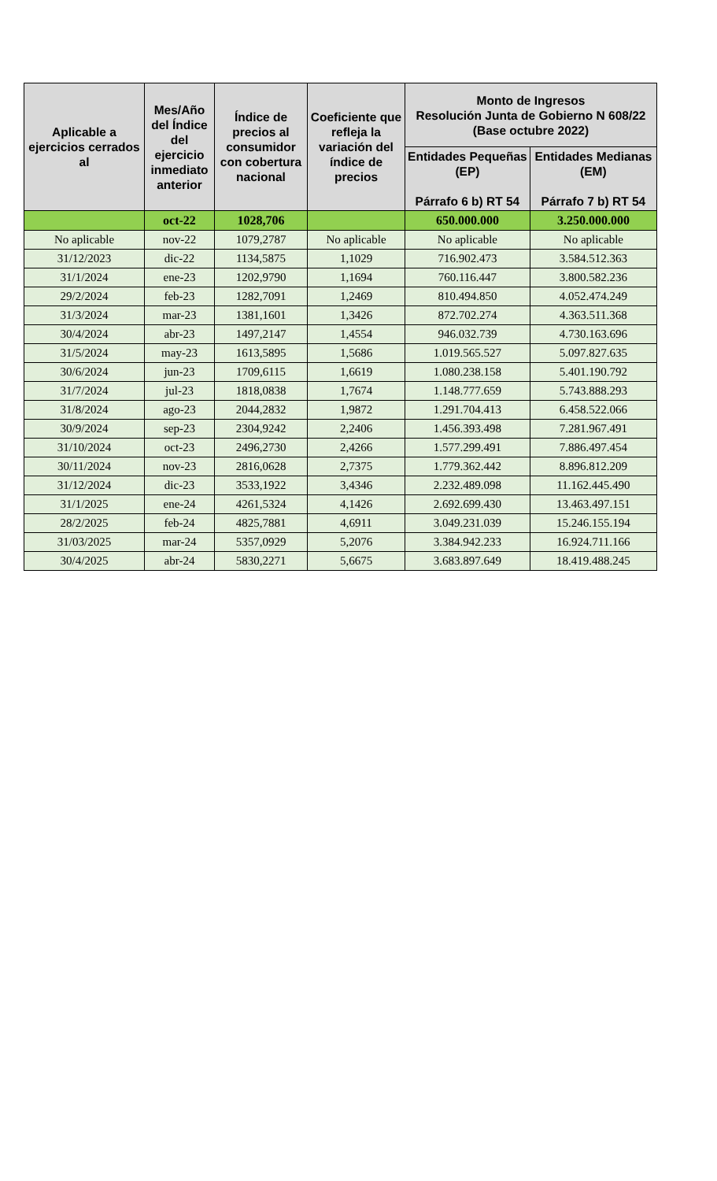| Aplicable a ejercicios cerrados al | Mes/Año del Índice del ejercicio inmediato anterior | Índice de precios al consumidor con cobertura nacional | Coeficiente que refleja la variación del índice de precios | Monto de Ingresos Resolución Junta de Gobierno N 608/22 (Base octubre 2022) | |
| --- | --- | --- | --- | --- | --- |
| | | | | Entidades Pequeñas (EP) Párrafo 6 b) RT 54 | Entidades Medianas (EM) Párrafo 7 b) RT 54 |
| | oct-22 | 1028,706 | | 650.000.000 | 3.250.000.000 |
| No aplicable | nov-22 | 1079,2787 | No aplicable | No aplicable | No aplicable |
| 31/12/2023 | dic-22 | 1134,5875 | 1,1029 | 716.902.473 | 3.584.512.363 |
| 31/1/2024 | ene-23 | 1202,9790 | 1,1694 | 760.116.447 | 3.800.582.236 |
| 29/2/2024 | feb-23 | 1282,7091 | 1,2469 | 810.494.850 | 4.052.474.249 |
| 31/3/2024 | mar-23 | 1381,1601 | 1,3426 | 872.702.274 | 4.363.511.368 |
| 30/4/2024 | abr-23 | 1497,2147 | 1,4554 | 946.032.739 | 4.730.163.696 |
| 31/5/2024 | may-23 | 1613,5895 | 1,5686 | 1.019.565.527 | 5.097.827.635 |
| 30/6/2024 | jun-23 | 1709,6115 | 1,6619 | 1.080.238.158 | 5.401.190.792 |
| 31/7/2024 | jul-23 | 1818,0838 | 1,7674 | 1.148.777.659 | 5.743.888.293 |
| 31/8/2024 | ago-23 | 2044,2832 | 1,9872 | 1.291.704.413 | 6.458.522.066 |
| 30/9/2024 | sep-23 | 2304,9242 | 2,2406 | 1.456.393.498 | 7.281.967.491 |
| 31/10/2024 | oct-23 | 2496,2730 | 2,4266 | 1.577.299.491 | 7.886.497.454 |
| 30/11/2024 | nov-23 | 2816,0628 | 2,7375 | 1.779.362.442 | 8.896.812.209 |
| 31/12/2024 | dic-23 | 3533,1922 | 3,4346 | 2.232.489.098 | 11.162.445.490 |
| 31/1/2025 | ene-24 | 4261,5324 | 4,1426 | 2.692.699.430 | 13.463.497.151 |
| 28/2/2025 | feb-24 | 4825,7881 | 4,6911 | 3.049.231.039 | 15.246.155.194 |
| 31/03/2025 | mar-24 | 5357,0929 | 5,2076 | 3.384.942.233 | 16.924.711.166 |
| 30/4/2025 | abr-24 | 5830,2271 | 5,6675 | 3.683.897.649 | 18.419.488.245 |